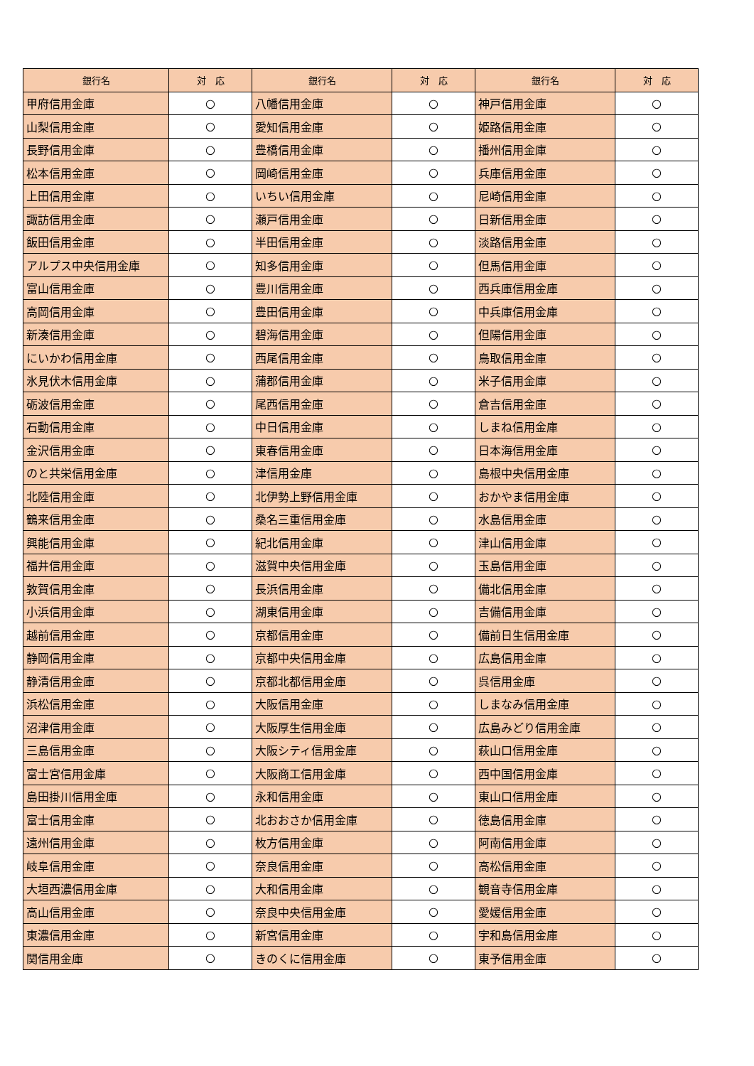| 銀行名 | 対 応 | 銀行名 | 対 応 | 銀行名 | 対 応 |
| --- | --- | --- | --- | --- | --- |
| 甲府信用金庫 | ○ | 八幡信用金庫 | ○ | 神戸信用金庫 | ○ |
| 山梨信用金庫 | ○ | 愛知信用金庫 | ○ | 姫路信用金庫 | ○ |
| 長野信用金庫 | ○ | 豊橋信用金庫 | ○ | 播州信用金庫 | ○ |
| 松本信用金庫 | ○ | 岡崎信用金庫 | ○ | 兵庫信用金庫 | ○ |
| 上田信用金庫 | ○ | いちい信用金庫 | ○ | 尼崎信用金庫 | ○ |
| 諏訪信用金庫 | ○ | 瀬戸信用金庫 | ○ | 日新信用金庫 | ○ |
| 飯田信用金庫 | ○ | 半田信用金庫 | ○ | 淡路信用金庫 | ○ |
| アルプス中央信用金庫 | ○ | 知多信用金庫 | ○ | 但馬信用金庫 | ○ |
| 富山信用金庫 | ○ | 豊川信用金庫 | ○ | 西兵庫信用金庫 | ○ |
| 高岡信用金庫 | ○ | 豊田信用金庫 | ○ | 中兵庫信用金庫 | ○ |
| 新湊信用金庫 | ○ | 碧海信用金庫 | ○ | 但陽信用金庫 | ○ |
| にいかわ信用金庫 | ○ | 西尾信用金庫 | ○ | 鳥取信用金庫 | ○ |
| 氷見伏木信用金庫 | ○ | 蒲郡信用金庫 | ○ | 米子信用金庫 | ○ |
| 砺波信用金庫 | ○ | 尾西信用金庫 | ○ | 倉吉信用金庫 | ○ |
| 石動信用金庫 | ○ | 中日信用金庫 | ○ | しまね信用金庫 | ○ |
| 金沢信用金庫 | ○ | 東春信用金庫 | ○ | 日本海信用金庫 | ○ |
| のと共栄信用金庫 | ○ | 津信用金庫 | ○ | 島根中央信用金庫 | ○ |
| 北陸信用金庫 | ○ | 北伊勢上野信用金庫 | ○ | おかやま信用金庫 | ○ |
| 鶴来信用金庫 | ○ | 桑名三重信用金庫 | ○ | 水島信用金庫 | ○ |
| 興能信用金庫 | ○ | 紀北信用金庫 | ○ | 津山信用金庫 | ○ |
| 福井信用金庫 | ○ | 滋賀中央信用金庫 | ○ | 玉島信用金庫 | ○ |
| 敦賀信用金庫 | ○ | 長浜信用金庫 | ○ | 備北信用金庫 | ○ |
| 小浜信用金庫 | ○ | 湖東信用金庫 | ○ | 吉備信用金庫 | ○ |
| 越前信用金庫 | ○ | 京都信用金庫 | ○ | 備前日生信用金庫 | ○ |
| 静岡信用金庫 | ○ | 京都中央信用金庫 | ○ | 広島信用金庫 | ○ |
| 静清信用金庫 | ○ | 京都北都信用金庫 | ○ | 呉信用金庫 | ○ |
| 浜松信用金庫 | ○ | 大阪信用金庫 | ○ | しまなみ信用金庫 | ○ |
| 沼津信用金庫 | ○ | 大阪厚生信用金庫 | ○ | 広島みどり信用金庫 | ○ |
| 三島信用金庫 | ○ | 大阪シティ信用金庫 | ○ | 萩山口信用金庫 | ○ |
| 富士宮信用金庫 | ○ | 大阪商工信用金庫 | ○ | 西中国信用金庫 | ○ |
| 島田掛川信用金庫 | ○ | 永和信用金庫 | ○ | 東山口信用金庫 | ○ |
| 富士信用金庫 | ○ | 北おおさか信用金庫 | ○ | 徳島信用金庫 | ○ |
| 遠州信用金庫 | ○ | 枚方信用金庫 | ○ | 阿南信用金庫 | ○ |
| 岐阜信用金庫 | ○ | 奈良信用金庫 | ○ | 高松信用金庫 | ○ |
| 大垣西濃信用金庫 | ○ | 大和信用金庫 | ○ | 観音寺信用金庫 | ○ |
| 高山信用金庫 | ○ | 奈良中央信用金庫 | ○ | 愛媛信用金庫 | ○ |
| 東濃信用金庫 | ○ | 新宮信用金庫 | ○ | 宇和島信用金庫 | ○ |
| 関信用金庫 | ○ | きのくに信用金庫 | ○ | 東予信用金庫 | ○ |